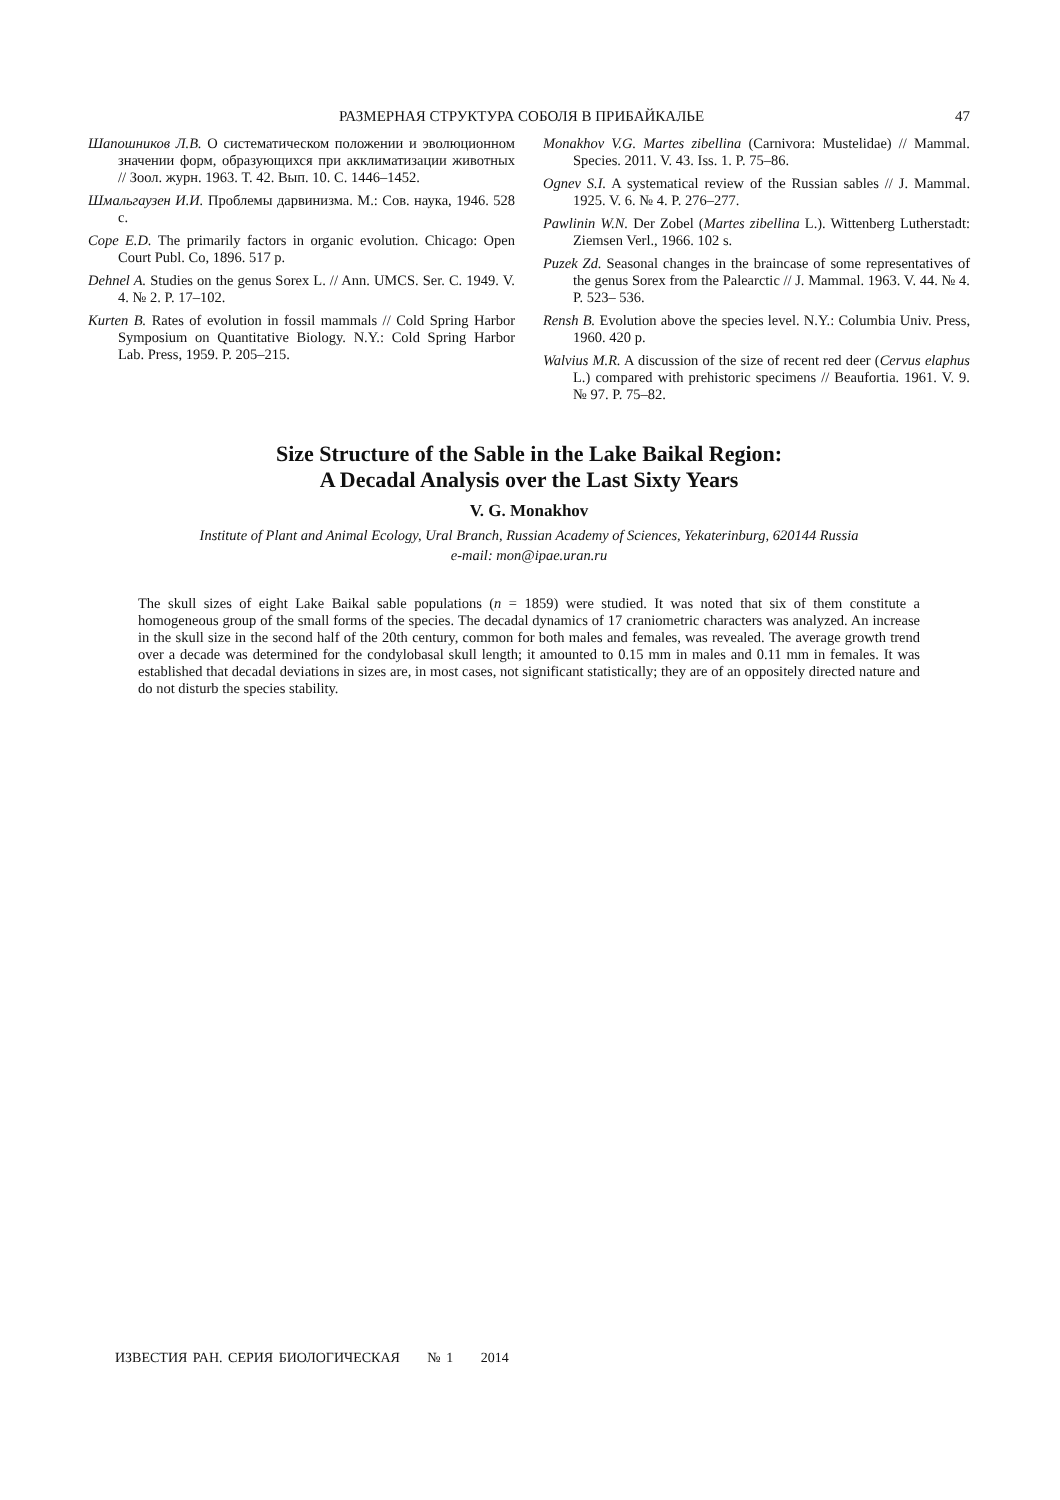РАЗМЕРНАЯ СТРУКТУРА СОБОЛЯ В ПРИБАЙКАЛЬЕ 47
Шапошников Л.В. О систематическом положении и эволюционном значении форм, образующихся при акклиматизации животных // Зоол. журн. 1963. Т. 42. Вып. 10. С. 1446–1452.
Шмальгаузен И.И. Проблемы дарвинизма. М.: Сов. наука, 1946. 528 с.
Cope E.D. The primarily factors in organic evolution. Chicago: Open Court Publ. Co, 1896. 517 p.
Dehnel A. Studies on the genus Sorex L. // Ann. UMCS. Ser. C. 1949. V. 4. № 2. P. 17–102.
Kurten B. Rates of evolution in fossil mammals // Cold Spring Harbor Symposium on Quantitative Biology. N.Y.: Cold Spring Harbor Lab. Press, 1959. P. 205–215.
Monakhov V.G. Martes zibellina (Carnivora: Mustelidae) // Mammal. Species. 2011. V. 43. Iss. 1. P. 75–86.
Ognev S.I. A systematical review of the Russian sables // J. Mammal. 1925. V. 6. № 4. P. 276–277.
Pawlinin W.N. Der Zobel (Martes zibellina L.). Wittenberg Lutherstadt: Ziemsen Verl., 1966. 102 s.
Puzek Zd. Seasonal changes in the braincase of some representatives of the genus Sorex from the Palearctic // J. Mammal. 1963. V. 44. № 4. P. 523– 536.
Rensh B. Evolution above the species level. N.Y.: Columbia Univ. Press, 1960. 420 p.
Walvius M.R. A discussion of the size of recent red deer (Cervus elaphus L.) compared with prehistoric specimens // Beaufortia. 1961. V. 9. № 97. P. 75–82.
Size Structure of the Sable in the Lake Baikal Region:
A Decadal Analysis over the Last Sixty Years
V. G. Monakhov
Institute of Plant and Animal Ecology, Ural Branch, Russian Academy of Sciences, Yekaterinburg, 620144 Russia
e-mail: mon@ipae.uran.ru
The skull sizes of eight Lake Baikal sable populations (n = 1859) were studied. It was noted that six of them constitute a homogeneous group of the small forms of the species. The decadal dynamics of 17 craniometric characters was analyzed. An increase in the skull size in the second half of the 20th century, common for both males and females, was revealed. The average growth trend over a decade was determined for the condylobasal skull length; it amounted to 0.15 mm in males and 0.11 mm in females. It was established that decadal deviations in sizes are, in most cases, not significant statistically; they are of an oppositely directed nature and do not disturb the species stability.
ИЗВЕСТИЯ РАН. СЕРИЯ БИОЛОГИЧЕСКАЯ № 1 2014